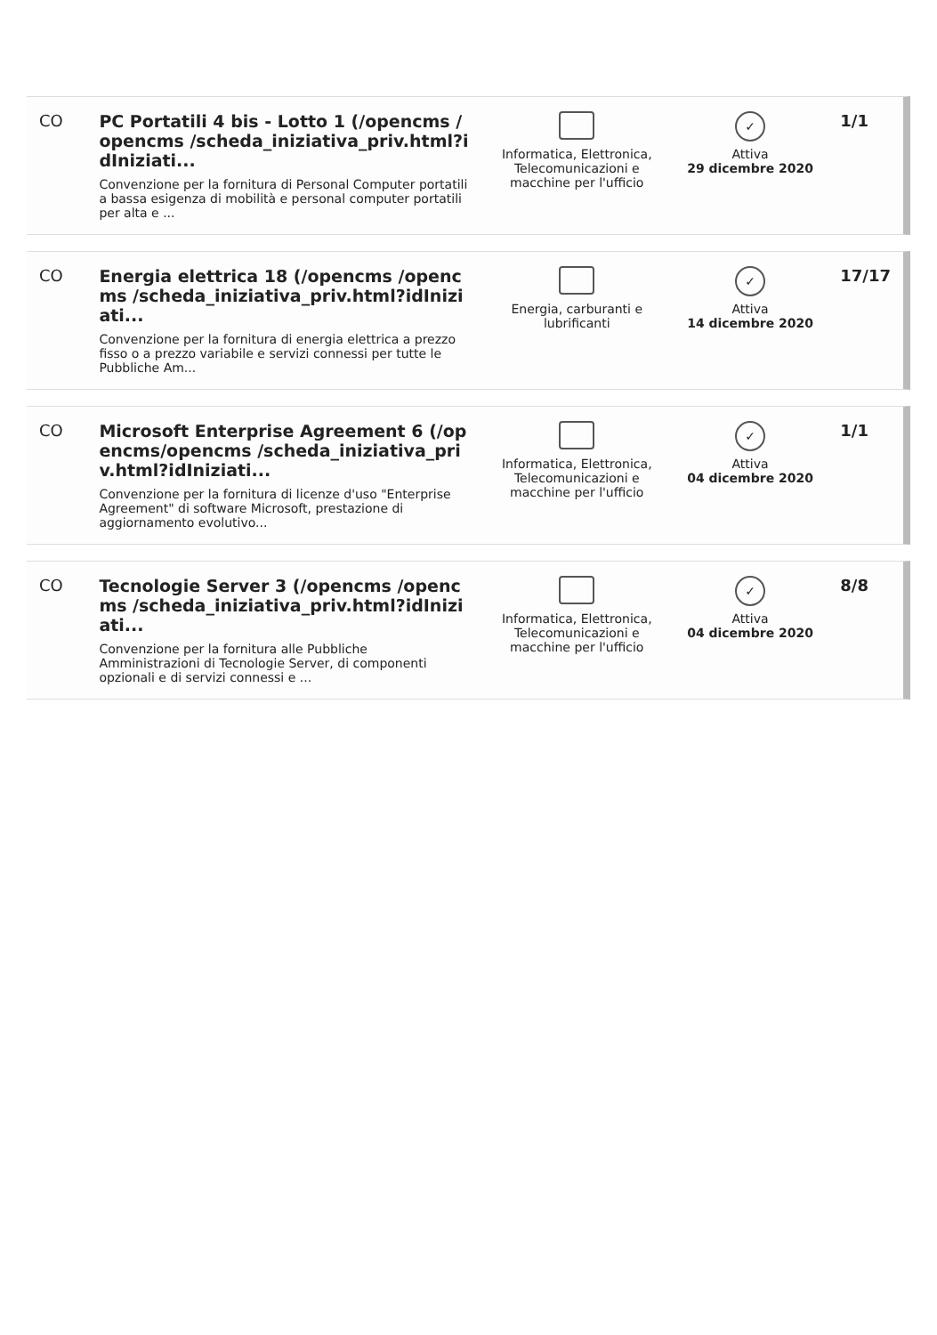| CO | PC Portatili 4 bis - Lotto 1 (/opencms /opencms /scheda_iniziativa_priv.html?idIniziati... Convenzione per la fornitura di Personal Computer portatili a bassa esigenza di mobilità e personal computer portatili per alta e ... | Informatica, Elettronica, Telecomunicazioni e macchine per l'ufficio | ✓ Attiva 29 dicembre 2020 | 1/1 |
| CO | Energia elettrica 18 (/opencms /opencms /scheda_iniziativa_priv.html?idIniziati... Convenzione per la fornitura di energia elettrica a prezzo fisso o a prezzo variabile e servizi connessi per tutte le Pubbliche Am... | Energia, carburanti e lubrificanti | ✓ Attiva 14 dicembre 2020 | 17/17 |
| CO | Microsoft Enterprise Agreement 6 (/opencms/opencms /scheda_iniziativa_priv.html?idIniziati... Convenzione per la fornitura di licenze d'uso "Enterprise Agreement" di software Microsoft, prestazione di aggiornamento evolutivo... | Informatica, Elettronica, Telecomunicazioni e macchine per l'ufficio | ✓ Attiva 04 dicembre 2020 | 1/1 |
| CO | Tecnologie Server 3 (/opencms /opencms /scheda_iniziativa_priv.html?idIniziati... Convenzione per la fornitura alle Pubbliche Amministrazioni di Tecnologie Server, di componenti opzionali e di servizi connessi e ... | Informatica, Elettronica, Telecomunicazioni e macchine per l'ufficio | ✓ Attiva 04 dicembre 2020 | 8/8 |